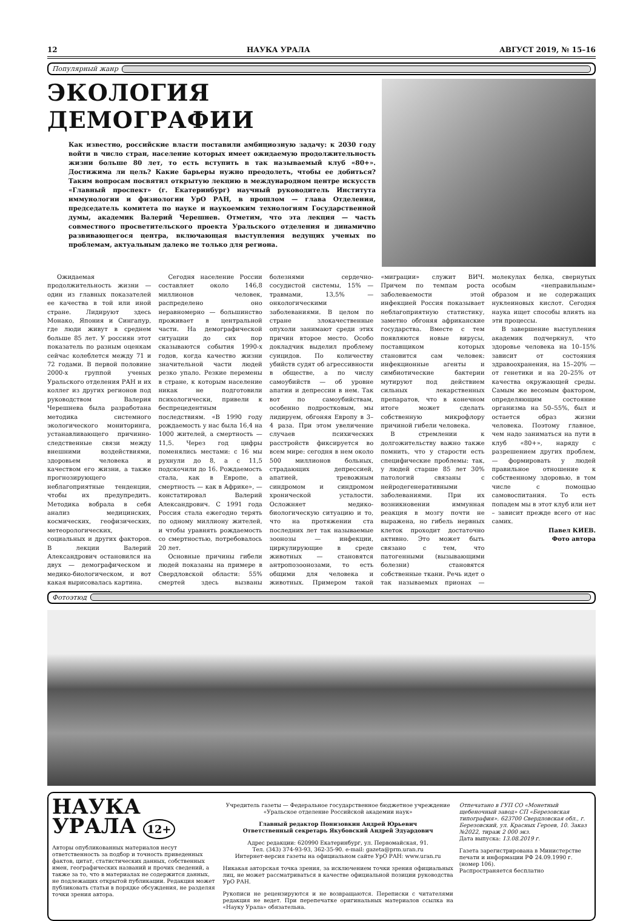12 НАУКА УРАЛА АВГУСТ 2019, № 15–16
Популярный жанр
ЭКОЛОГИЯ ДЕМОГРАФИИ
Как известно, российские власти поставили амбициозную задачу: к 2030 году войти в число стран, население которых имеет ожидаемую продолжительность жизни больше 80 лет, то есть вступить в так называемый клуб «80+». Достижима ли цель? Какие барьеры нужно преодолеть, чтобы ее добиться? Таким вопросам посвятил открытую лекцию в международном центре искусств «Главный проспект» (г. Екатеринбург) научный руководитель Института иммунологии и физиологии УрО РАН, в прошлом — глава Отделения, председатель комитета по науке и наукоемким технологиям Государственной думы, академик Валерий Черешнев. Отметим, что эта лекция — часть совместного просветительского проекта Уральского отделения и динамично развивающегося центра, включающая выступления ведущих ученых по проблемам, актуальным далеко не только для региона.
Ожидаемая продолжительность жизни — один из главных показателей ее качества в той или иной стране. Лидируют здесь Монако, Япония и Сингапур, где люди живут в среднем больше 85 лет. У россиян этот показатель по разным оценкам сейчас колеблется между 71 и 72 годами. В первой половине 2000-х группой ученых Уральского отделения РАН и их коллег из других регионов под руководством Валерия Черешнева была разработана методика системного экологического мониторинга, устанавливающего причинно-следственные связи между внешними воздействиями, здоровьем человека и качеством его жизни, а также прогнозирующего неблагоприятные тенденции, чтобы их предупредить. Методика вобрала в себя анализ медицинских, космических, геофизических, метеорологических, социальных и других факторов. В лекции Валерий Александрович остановился на двух — демографическом и медико-биологическом, и вот какая вырисовалась картина.
Сегодня население России составляет около 146,8 миллионов человек, распределено оно неравномерно — большинство проживает в центральной части. На демографической ситуации до сих пор сказываются события 1990-х годов, когда качество жизни значительной части людей резко упало. Резкие перемены в стране, к которым население никак не подготовили психологически, привели к беспрецедентным последствиям. «В 1990 году рождаемость у нас была 16,4 на 1000 жителей, а смертность — 11,5. Через год цифры поменялись местами: с 16 мы рухнули до 8, а с 11,5 подскочили до 16. Рождаемость стала, как в Европе, а смертность — как в Африке», — констатировал Валерий Александрович. С 1991 года Россия стала ежегодно терять по одному миллиону жителей, и чтобы уравнять рождаемость со смертностью, потребовалось 20 лет.
Основные причины гибели людей показаны на примере в Свердловской области: 55% смертей здесь вызваны болезнями сердечно-сосудистой системы, 15% — травмами, 13,5% — онкологическими заболеваниями. В целом по стране злокачественные опухоли занимают среди этих причин второе место. Особо докладчик выделил проблему суицидов. По количеству убийств судят об агрессивности в обществе, а по числу самоубийств — об уровне апатии и депрессии в нем. Так вот по самоубийствам, особенно подростковым, мы лидируем, обгоняя Европу в 3–4 раза. При этом увеличение случаев психических расстройств фиксируется во всем мире: сегодня в нем около 500 миллионов больных, страдающих депрессией, апатией, тревожным синдромом и синдромом хронической усталости. Осложняет медико-биологическую ситуацию и то, что на протяжении ста последних лет так называемые зоонозы — инфекции, циркулирующие в среде животных — становятся антропозоонозами, то есть общими для человека и животных. Примером такой «миграции» служит ВИЧ. Причем по темпам роста заболеваемости этой инфекцией Россия показывает неблагоприятную статистику, заметно обгоняя африканские государства. Вместе с тем появляются новые вирусы, поставщиком которых становится сам человек: инфекционные агенты и симбиотические бактерии мутируют под действием сильных лекарственных препаратов, что в конечном итоге может сделать собственную микрофлору причиной гибели человека.
В стремлении к долгожительству важно также помнить, что у старости есть специфические проблемы: так, у людей старше 85 лет 30% патологий связаны с нейродегенеративными заболеваниями. При их возникновении иммунная реакция в мозгу почти не выражена, но гибель нервных клеток проходит достаточно активно. Это может быть связано с тем, что патогенными (вызывающими болезни) становятся собственные ткани. Речь идет о так называемых прионах — молекулах белка, свернутых особым «неправильным» образом и не содержащих нуклеиновых кислот. Сегодня наука ищет способы влиять на эти процессы.
В завершение выступления академик подчеркнул, что здоровье человека на 10–15% зависит от состояния здравоохранения, на 15–20% — от генетики и на 20–25% от качества окружающей среды. Самым же весомым фактором, определяющим состояние организма на 50–55%, был и остается образ жизни человека. Поэтому главное, чем надо заниматься на пути в клуб «80+», наряду с разрешением других проблем, — формировать у людей правильное отношение к собственному здоровью, в том числе с помощью самовоспитания. То есть попадем мы в этот клуб или нет – зависит прежде всего от нас самих.
Павел КИЕВ.
Фото автора
Фотоэтюд
НАУКА
УРАЛА 12+
Авторы опубликованных материалов несут ответственность за подбор и точность приведенных фактов, цитат, статистических данных, собственных имен, географических названий и прочих сведений, а также за то, что в материалах не содержится данных, не подлежащих открытой публикации. Редакция может публиковать статьи в порядке обсуждения, не разделяя точки зрения автора.
Учредитель газеты — Федеральное государственное бюджетное учреждение «Уральское отделение Российской академии наук»
Главный редактор Понизовкин Андрей Юрьевич
Ответственный секретарь Якубовский Андрей Эдуардович
Адрес редакции: 620990 Екатеринбург, ул. Первомайская, 91.
Тел. (343) 374-93-93, 362-35-90. e-mail: gazeta@prm.uran.ru
Интернет-версия газеты на официальном сайте УрО РАН: www.uran.ru
Никакая авторская точка зрения, за исключением точки зрения официальных лиц, не может рассматриваться в качестве официальной позиции руководства УрО РАН.
Рукописи не рецензируются и не возвращаются. Переписки с читателями редакция не ведет. При перепечатке оригинальных материалов ссылка на «Науку Урала» обязательна.
Отпечатано в ГУП СО «Монетный щебеночный завод» СП «Березовская типография». 623700 Свердловская обл., г. Березовский, ул. Красных Героев, 10. Заказ №2022, тираж 2 000 экз.
Дата выпуска: 13.08.2019 г.
Газета зарегистрирована в Министерстве печати и информации РФ 24.09.1990 г. (номер 106).
Распространяется бесплатно